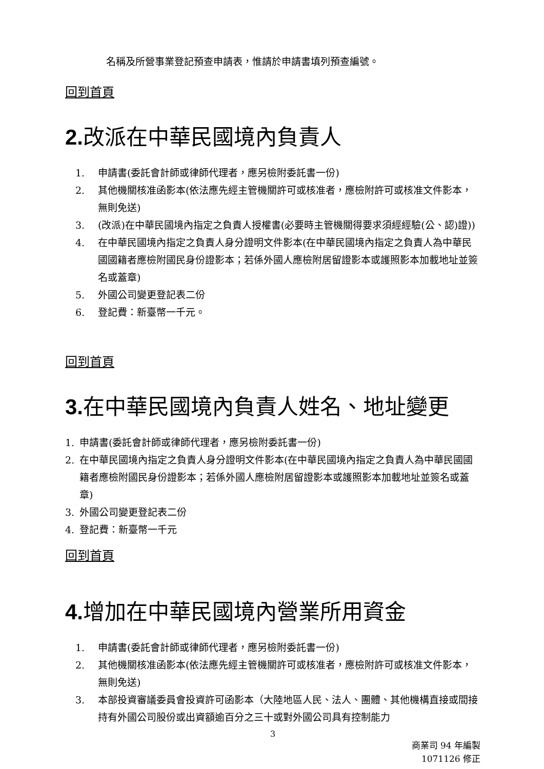名稱及所營事業登記預查申請表，惟請於申請書填列預查編號。
回到首頁
2. 改派在中華民國境內負責人
1. 申請書(委託會計師或律師代理者，應另檢附委託書一份)
2. 其他機關核准函影本(依法應先經主管機關許可或核准者，應檢附許可或核准文件影本，無則免送)
3. (改派)在中華民國境內指定之負責人授權書(必要時主管機關得要求須經經驗(公、認)證))
4. 在中華民國境內指定之負責人身分證明文件影本(在中華民國境內指定之負責人為中華民國國籍者應檢附國民身份證影本；若係外國人應檢附居留證影本或護照影本加載地址並簽名或蓋章)
5. 外國公司變更登記表二份
6. 登記費：新臺幣一千元。
回到首頁
3. 在中華民國境內負責人姓名、地址變更
1. 申請書(委託會計師或律師代理者，應另檢附委託書一份)
2. 在中華民國境內指定之負責人身分證明文件影本(在中華民國境內指定之負責人為中華民國國籍者應檢附國民身份證影本；若係外國人應檢附居留證影本或護照影本加載地址並簽名或蓋章)
3. 外國公司變更登記表二份
4. 登記費：新臺幣一千元
回到首頁
4. 增加在中華民國境內營業所用資金
1. 申請書(委託會計師或律師代理者，應另檢附委託書一份)
2. 其他機關核准函影本(依法應先經主管機關許可或核准者，應檢附許可或核准文件影本，無則免送)
3. 本部投資審議委員會投資許可函影本（大陸地區人民、法人、團體、其他機構直接或間接持有外國公司股份或出資額逾百分之三十或對外國公司具有控制能力
3
商業司 94 年編製
1071126 修正